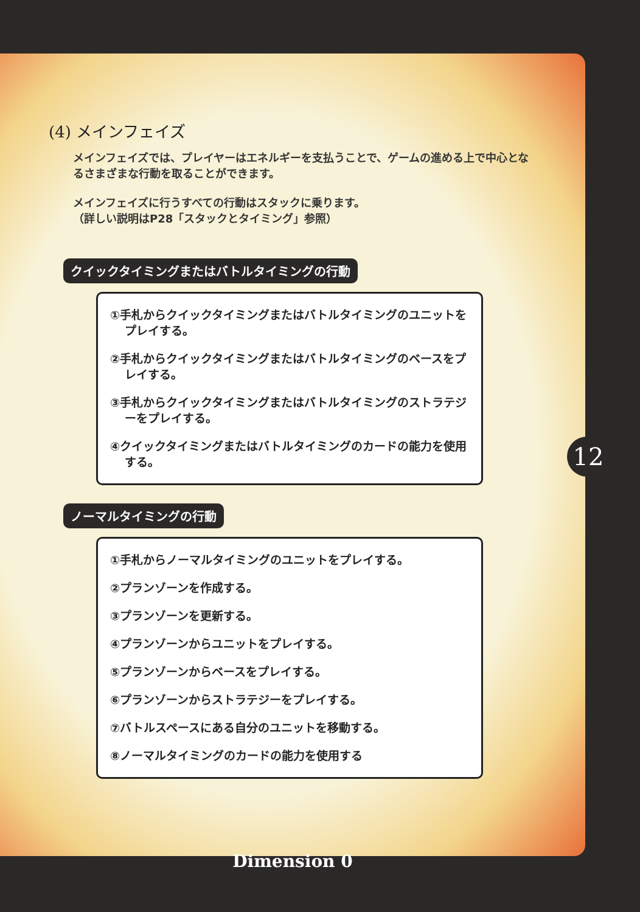(4) メインフェイズ
メインフェイズでは、プレイヤーはエネルギーを支払うことで、ゲームの進める上で中心となるさまざまな行動を取ることができます。
メインフェイズに行うすべての行動はスタックに乗ります。
（詳しい説明はP28「スタックとタイミング」参照）
クイックタイミングまたはバトルタイミングの行動
①手札からクイックタイミングまたはバトルタイミングのユニットをプレイする。
②手札からクイックタイミングまたはバトルタイミングのベースをプレイする。
③手札からクイックタイミングまたはバトルタイミングのストラテジーをプレイする。
④クイックタイミングまたはバトルタイミングのカードの能力を使用する。
ノーマルタイミングの行動
①手札からノーマルタイミングのユニットをプレイする。
②プランゾーンを作成する。
③プランゾーンを更新する。
④プランゾーンからユニットをプレイする。
⑤プランゾーンからベースをプレイする。
⑥プランゾーンからストラテジーをプレイする。
⑦バトルスペースにある自分のユニットを移動する。
⑧ノーマルタイミングのカードの能力を使用する
12
Dimension 0